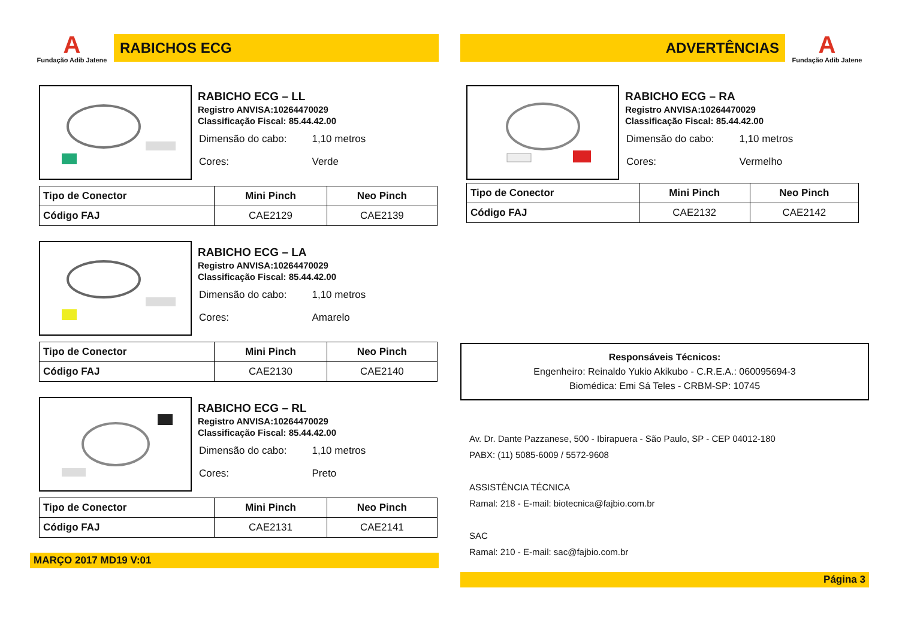A
Fundação Adib Jatene
RABICHOS ECG
RABICHO ECG – LL
Registro ANVISA:10264470029
Classificação Fiscal: 85.44.42.00
| Dimensão do cabo: | 1,10 metros |
| Cores: | Verde |
| Tipo de Conector | Mini Pinch | Neo Pinch |
| --- | --- | --- |
| Código FAJ | CAE2129 | CAE2139 |
RABICHO ECG – LA
Registro ANVISA:10264470029
Classificação Fiscal: 85.44.42.00
| Dimensão do cabo: | 1,10 metros |
| Cores: | Amarelo |
| Tipo de Conector | Mini Pinch | Neo Pinch |
| --- | --- | --- |
| Código FAJ | CAE2130 | CAE2140 |
RABICHO ECG – RL
Registro ANVISA:10264470029
Classificação Fiscal: 85.44.42.00
| Dimensão do cabo: | 1,10 metros |
| Cores: | Preto |
| Tipo de Conector | Mini Pinch | Neo Pinch |
| --- | --- | --- |
| Código FAJ | CAE2131 | CAE2141 |
MARÇO 2017 MD19 V:01
ADVERTÊNCIAS
A
Fundação Adib Jatene
RABICHO ECG – RA
Registro ANVISA:10264470029
Classificação Fiscal: 85.44.42.00
| Dimensão do cabo: | 1,10 metros |
| Cores: | Vermelho |
| Tipo de Conector | Mini Pinch | Neo Pinch |
| --- | --- | --- |
| Código FAJ | CAE2132 | CAE2142 |
Responsáveis Técnicos:
Engenheiro: Reinaldo Yukio Akikubo - C.R.E.A.: 060095694-3
Biomédica: Emi Sá Teles - CRBM-SP: 10745
Av. Dr. Dante Pazzanese, 500 - Ibirapuera - São Paulo, SP - CEP 04012-180
PABX: (11) 5085-6009 / 5572-9608
ASSISTÊNCIA TÉCNICA
Ramal: 218 - E-mail: biotecnica@fajbio.com.br
SAC
Ramal: 210 - E-mail: sac@fajbio.com.br
Página 3